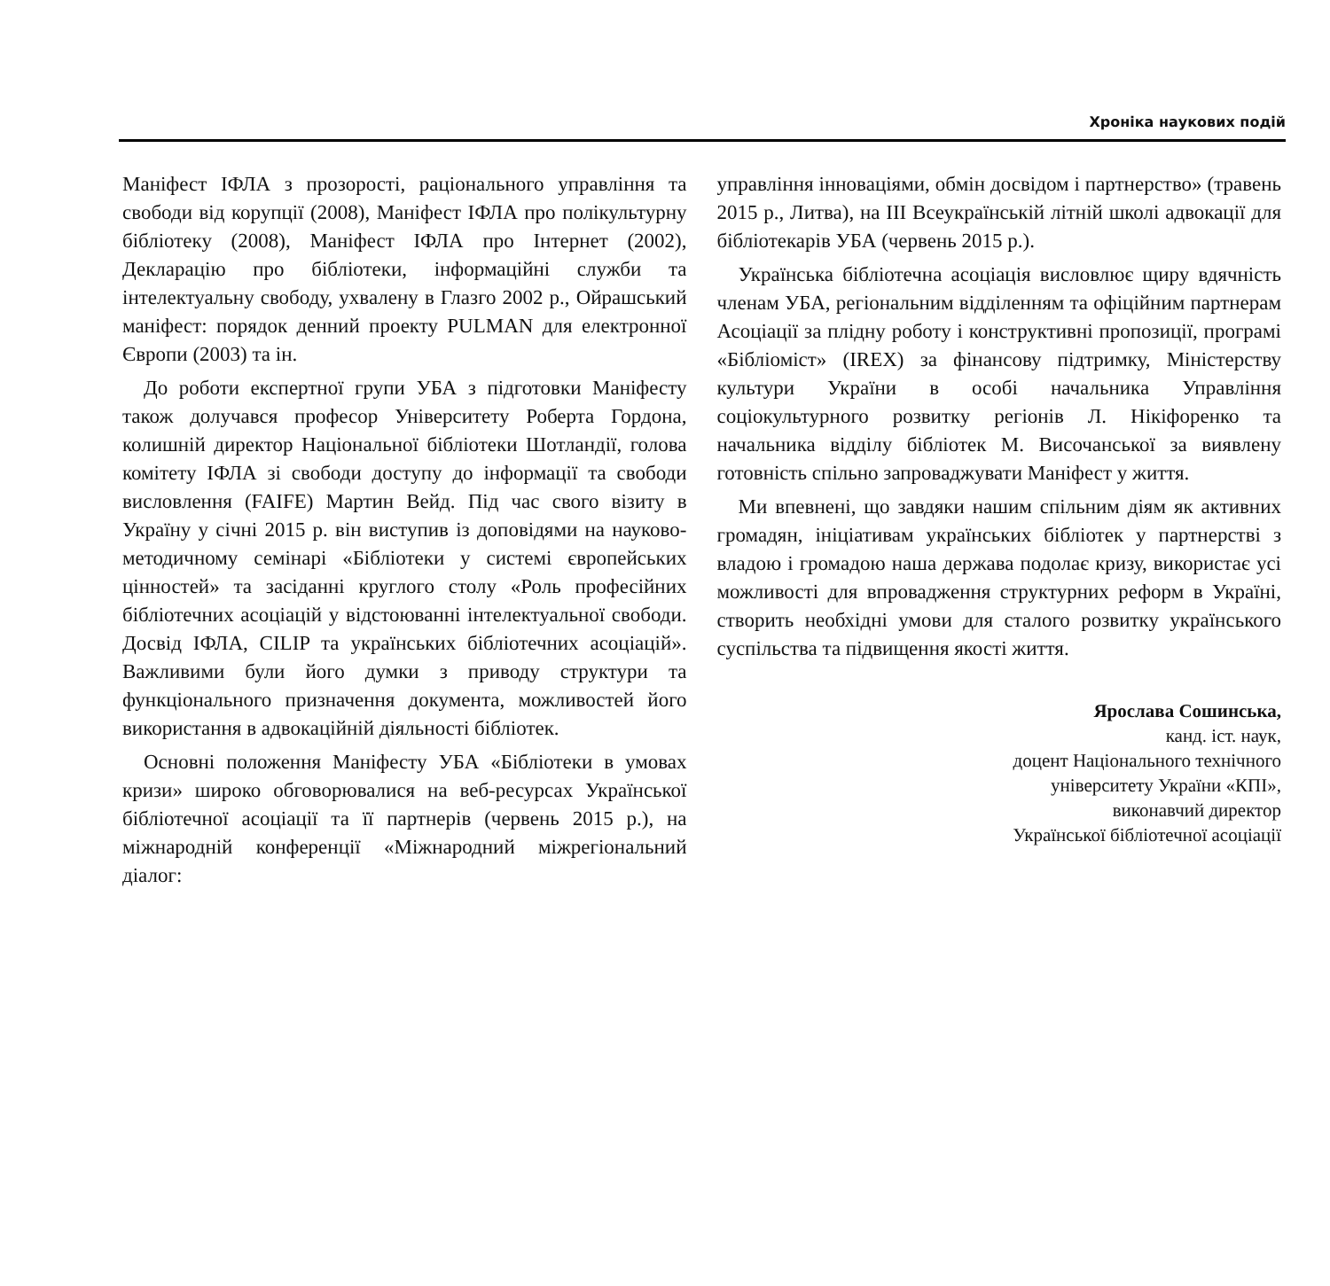Хроніка наукових подій
Маніфест ІФЛА з прозорості, раціонального управління та свободи від корупції (2008), Маніфест ІФЛА про полікультурну бібліотеку (2008), Маніфест ІФЛА про Інтернет (2002), Декларацію про бібліотеки, інформаційні служби та інтелектуальну свободу, ухвалену в Глазго 2002 р., Ойрашський маніфест: порядок денний проекту PULMAN для електронної Європи (2003) та ін.
До роботи експертної групи УБА з підготовки Маніфесту також долучався професор Університету Роберта Гордона, колишній директор Національної бібліотеки Шотландії, голова комітету ІФЛА зі свободи доступу до інформації та свободи висловлення (FAIFE) Мартин Вейд. Під час свого візиту в Україну у січні 2015 р. він виступив із доповідями на науково-методичному семінарі «Бібліотеки у системі європейських цінностей» та засіданні круглого столу «Роль професійних бібліотечних асоціацій у відстоюванні інтелектуальної свободи. Досвід ІФЛА, CILIP та українських бібліотечних асоціацій». Важливими були його думки з приводу структури та функціонального призначення документа, можливостей його використання в адвокаційній діяльності бібліотек.
Основні положення Маніфесту УБА «Бібліотеки в умовах кризи» широко обговорювалися на веб-ресурсах Української бібліотечної асоціації та її партнерів (червень 2015 р.), на міжнародній конференції «Міжнародний міжрегіональний діалог:
управління інноваціями, обмін досвідом і партнерство» (травень 2015 р., Литва), на ІІІ Всеукраїнській літній школі адвокації для бібліотекарів УБА (червень 2015 р.).
Українська бібліотечна асоціація висловлює щиру вдячність членам УБА, регіональним відділенням та офіційним партнерам Асоціації за плідну роботу і конструктивні пропозиції, програмі «Бібліоміст» (IREX) за фінансову підтримку, Міністерству культури України в особі начальника Управління соціокультурного розвитку регіонів Л. Нікіфоренко та начальника відділу бібліотек М. Височанської за виявлену готовність спільно запроваджувати Маніфест у життя.
Ми впевнені, що завдяки нашим спільним діям як активних громадян, ініціативам українських бібліотек у партнерстві з владою і громадою наша держава подолає кризу, використає усі можливості для впровадження структурних реформ в Україні, створить необхідні умови для сталого розвитку українського суспільства та підвищення якості життя.
Ярослава Сошинська,
канд. іст. наук,
доцент Національного технічного
університету України «КПІ»,
виконавчий директор
Української бібліотечної асоціації